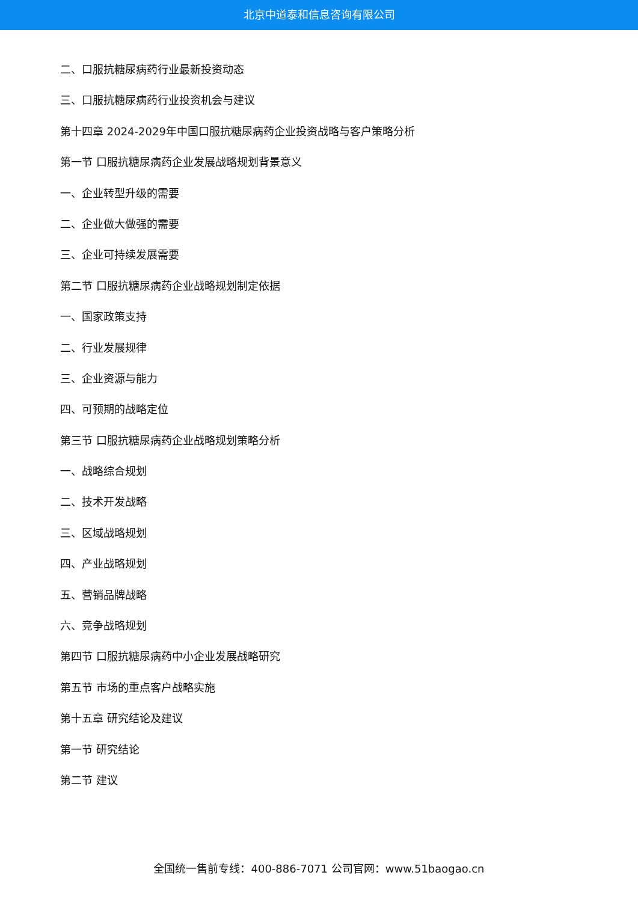北京中道泰和信息咨询有限公司
二、口服抗糖尿病药行业最新投资动态
三、口服抗糖尿病药行业投资机会与建议
第十四章 2024-2029年中国口服抗糖尿病药企业投资战略与客户策略分析
第一节 口服抗糖尿病药企业发展战略规划背景意义
一、企业转型升级的需要
二、企业做大做强的需要
三、企业可持续发展需要
第二节 口服抗糖尿病药企业战略规划制定依据
一、国家政策支持
二、行业发展规律
三、企业资源与能力
四、可预期的战略定位
第三节 口服抗糖尿病药企业战略规划策略分析
一、战略综合规划
二、技术开发战略
三、区域战略规划
四、产业战略规划
五、营销品牌战略
六、竞争战略规划
第四节 口服抗糖尿病药中小企业发展战略研究
第五节 市场的重点客户战略实施
第十五章 研究结论及建议
第一节 研究结论
第二节 建议
全国统一售前专线：400-886-7071 公司官网：www.51baogao.cn